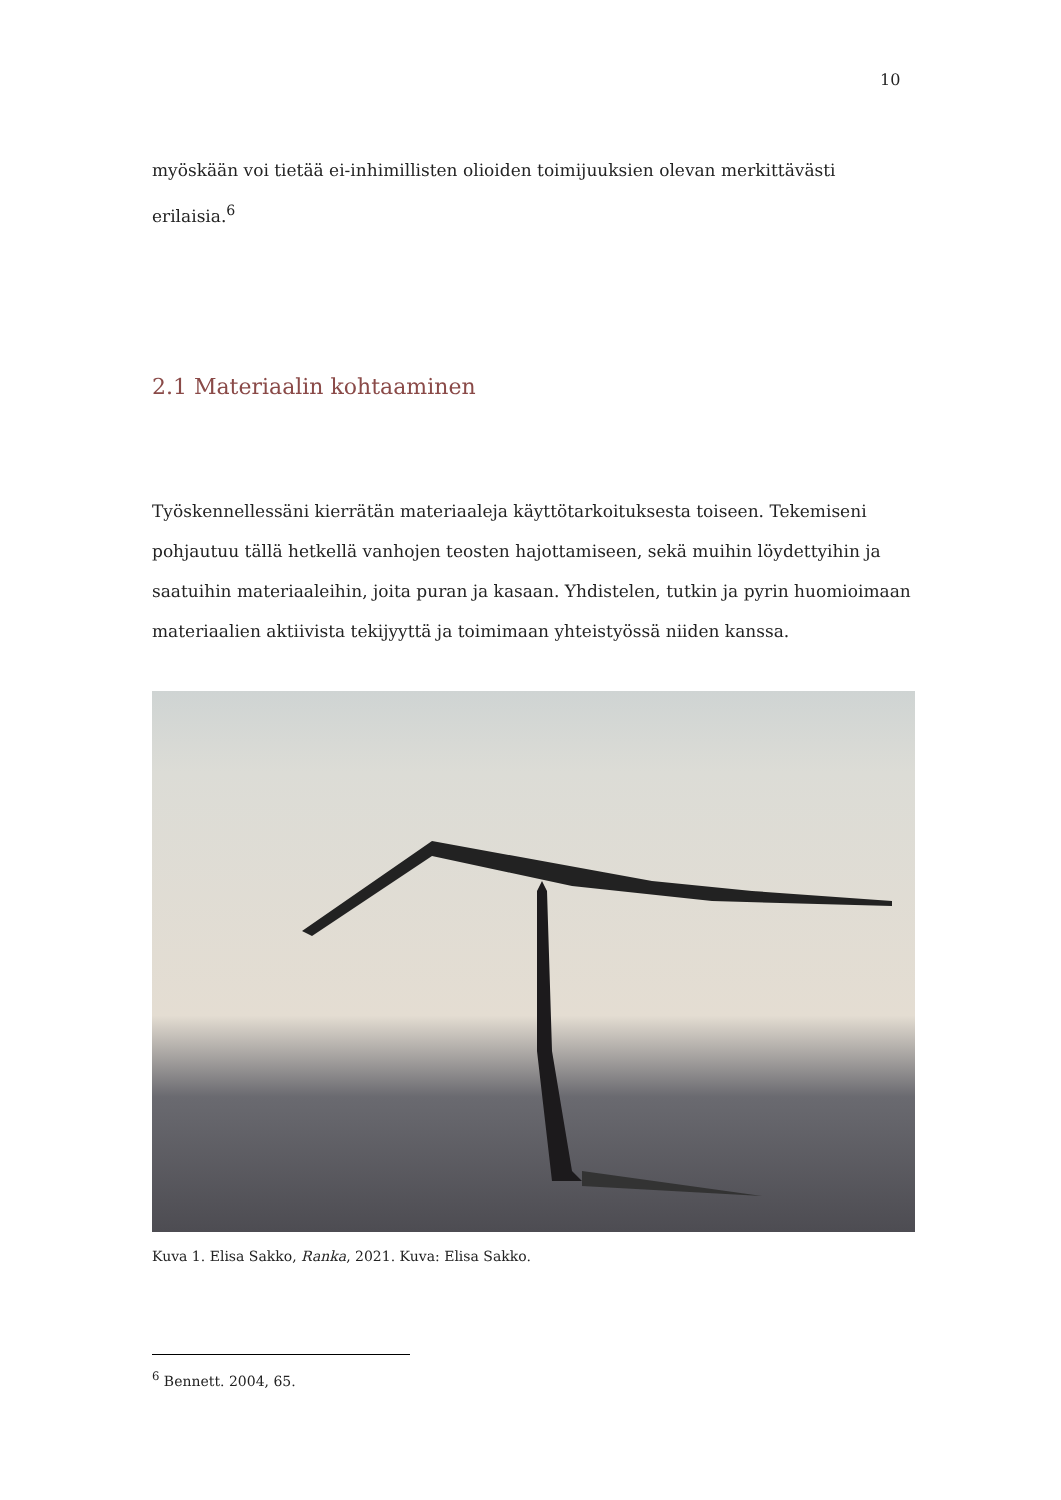10
myöskään voi tietää ei-inhimillisten olioiden toimijuuksien olevan merkittävästi erilaisia.<sup>6</sup>
2.1 Materiaalin kohtaaminen
Työskennellessäni kierrätän materiaaleja käyttötarkoituksesta toiseen. Tekemiseni pohjautuu tällä hetkellä vanhojen teosten hajottamiseen, sekä muihin löydettyihin ja saatuihin materiaaleihin, joita puran ja kasaan. Yhdistelen, tutkin ja pyrin huomioimaan materiaalien aktiivista tekijyyttä ja toimimaan yhteistyössä niiden kanssa.
Kuva 1. Elisa Sakko, Ranka, 2021. Kuva: Elisa Sakko.
<sup>6</sup> Bennett. 2004, 65.